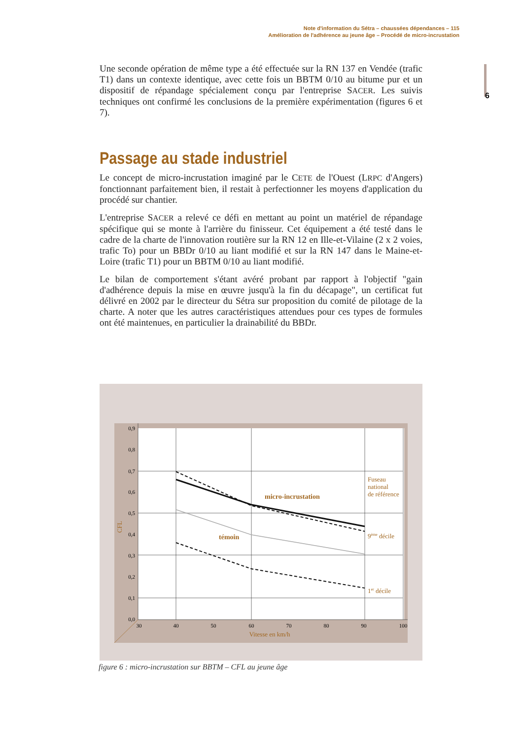Note d'information du Sétra – chaussées dépendances – 115
Amélioration de l'adhérence au jeune âge – Procédé de micro-incrustation
6
Une seconde opération de même type a été effectuée sur la RN 137 en Vendée (trafic T1) dans un contexte identique, avec cette fois un BBTM 0/10 au bitume pur et un dispositif de répandage spécialement conçu par l'entreprise SACER. Les suivis techniques ont confirmé les conclusions de la première expérimentation (figures 6 et 7).
Passage au stade industriel
Le concept de micro-incrustation imaginé par le CETE de l'Ouest (LRPC d'Angers) fonctionnant parfaitement bien, il restait à perfectionner les moyens d'application du procédé sur chantier.
L'entreprise SACER a relevé ce défi en mettant au point un matériel de répandage spécifique qui se monte à l'arrière du finisseur. Cet équipement a été testé dans le cadre de la charte de l'innovation routière sur la RN 12 en Ille-et-Vilaine (2 x 2 voies, trafic To) pour un BBDr 0/10 au liant modifié et sur la RN 147 dans le Maine-et-Loire (trafic T1) pour un BBTM 0/10 au liant modifié.
Le bilan de comportement s'étant avéré probant par rapport à l'objectif "gain d'adhérence depuis la mise en œuvre jusqu'à la fin du décapage", un certificat fut délivré en 2002 par le directeur du Sétra sur proposition du comité de pilotage de la charte. A noter que les autres caractéristiques attendues pour ces types de formules ont été maintenues, en particulier la drainabilité du BBDr.
0,9
0,8
0,7
0,6
0,5
0,4
0,3
0,2
0,1
0,0
30
40
50
60
70
80
90
100
Vitesse en km/h
CFL
micro-incrustation
témoin
Fuseau
national
de référence
9ème décile
1er décile
figure 6 : micro-incrustation sur BBTM – CFL au jeune âge